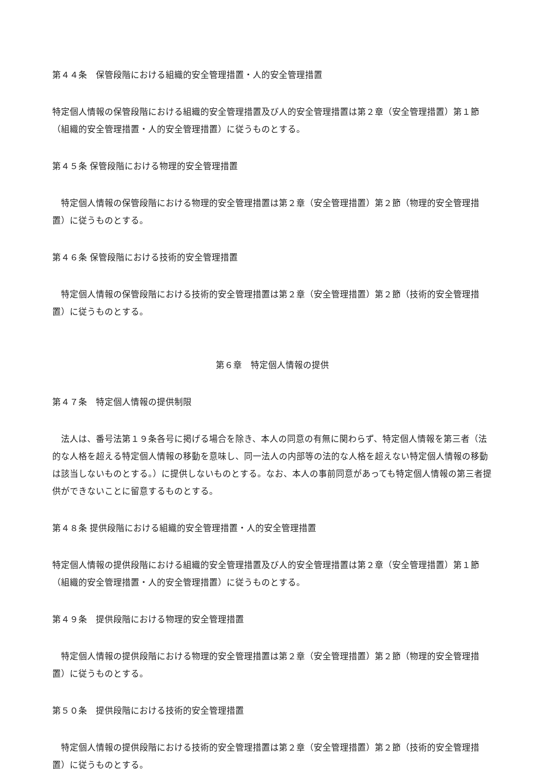第４４条　保管段階における組織的安全管理措置・人的安全管理措置
特定個人情報の保管段階における組織的安全管理措置及び人的安全管理措置は第２章（安全管理措置）第１節（組織的安全管理措置・人的安全管理措置）に従うものとする。
第４５条 保管段階における物理的安全管理措置
　特定個人情報の保管段階における物理的安全管理措置は第２章（安全管理措置）第２節（物理的安全管理措置）に従うものとする。
第４６条 保管段階における技術的安全管理措置
　特定個人情報の保管段階における技術的安全管理措置は第２章（安全管理措置）第２節（技術的安全管理措置）に従うものとする。
第６章　特定個人情報の提供
第４７条　特定個人情報の提供制限
　法人は、番号法第１９条各号に掲げる場合を除き、本人の同意の有無に関わらず、特定個人情報を第三者（法的な人格を超える特定個人情報の移動を意味し、同一法人の内部等の法的な人格を超えない特定個人情報の移動は該当しないものとする。）に提供しないものとする。なお、本人の事前同意があっても特定個人情報の第三者提供ができないことに留意するものとする。
第４８条 提供段階における組織的安全管理措置・人的安全管理措置
特定個人情報の提供段階における組織的安全管理措置及び人的安全管理措置は第２章（安全管理措置）第１節（組織的安全管理措置・人的安全管理措置）に従うものとする。
第４９条　提供段階における物理的安全管理措置
　特定個人情報の提供段階における物理的安全管理措置は第２章（安全管理措置）第２節（物理的安全管理措置）に従うものとする。
第５０条　提供段階における技術的安全管理措置
　特定個人情報の提供段階における技術的安全管理措置は第２章（安全管理措置）第２節（技術的安全管理措置）に従うものとする。